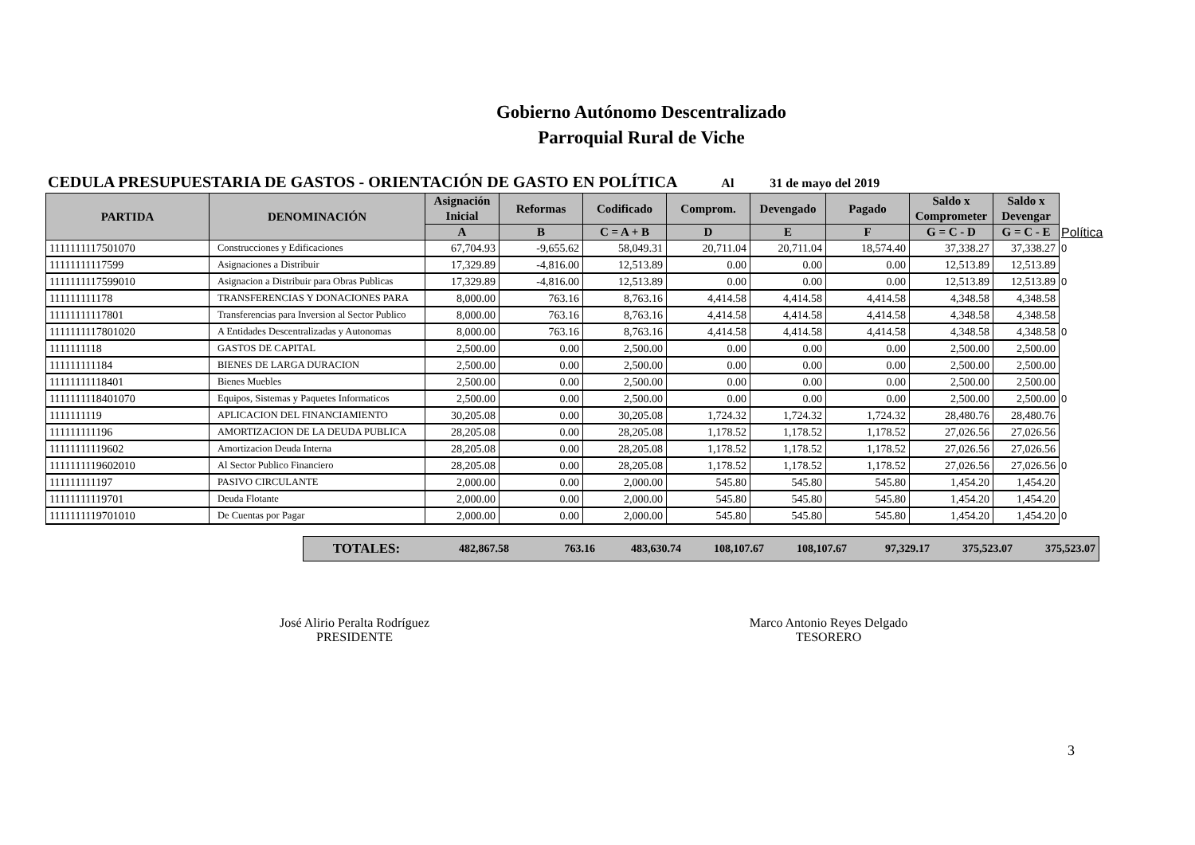Gobierno Autónomo Descentralizado
Parroquial Rural de Viche
CEDULA PRESUPUESTARIA DE GASTOS - ORIENTACIÓN DE GASTO EN POLÍTICA Al 31 de mayo del 2019
| PARTIDA | DENOMINACIÓN | Asignación Inicial | Reformas | Codificado | Comprom. | Devengado | Pagado | Saldo x Comprometer | Saldo x Devengar | |
| | | A | B | C = A + B | D | E | F | G = C - D | G = C - E | Política |
| 1111111117501070 | Construcciones y Edificaciones | 67,704.93 | -9,655.62 | 58,049.31 | 20,711.04 | 20,711.04 | 18,574.40 | 37,338.27 | 37,338.27 | 0 |
| 11111111117599 | Asignaciones a Distribuir | 17,329.89 | -4,816.00 | 12,513.89 | 0.00 | 0.00 | 0.00 | 12,513.89 | 12,513.89 | |
| 1111111117599010 | Asignacion a Distribuir para Obras Publicas | 17,329.89 | -4,816.00 | 12,513.89 | 0.00 | 0.00 | 0.00 | 12,513.89 | 12,513.89 | 0 |
| 111111111178 | TRANSFERENCIAS Y DONACIONES PARA | 8,000.00 | 763.16 | 8,763.16 | 4,414.58 | 4,414.58 | 4,414.58 | 4,348.58 | 4,348.58 | |
| 11111111117801 | Transferencias para Inversion al Sector Publico | 8,000.00 | 763.16 | 8,763.16 | 4,414.58 | 4,414.58 | 4,414.58 | 4,348.58 | 4,348.58 | |
| 1111111117801020 | A Entidades Descentralizadas y Autonomas | 8,000.00 | 763.16 | 8,763.16 | 4,414.58 | 4,414.58 | 4,414.58 | 4,348.58 | 4,348.58 | 0 |
| 1111111118 | GASTOS DE CAPITAL | 2,500.00 | 0.00 | 2,500.00 | 0.00 | 0.00 | 0.00 | 2,500.00 | 2,500.00 | |
| 111111111184 | BIENES DE LARGA DURACION | 2,500.00 | 0.00 | 2,500.00 | 0.00 | 0.00 | 0.00 | 2,500.00 | 2,500.00 | |
| 11111111118401 | Bienes Muebles | 2,500.00 | 0.00 | 2,500.00 | 0.00 | 0.00 | 0.00 | 2,500.00 | 2,500.00 | |
| 1111111118401070 | Equipos, Sistemas y Paquetes Informaticos | 2,500.00 | 0.00 | 2,500.00 | 0.00 | 0.00 | 0.00 | 2,500.00 | 2,500.00 | 0 |
| 1111111119 | APLICACION DEL FINANCIAMIENTO | 30,205.08 | 0.00 | 30,205.08 | 1,724.32 | 1,724.32 | 1,724.32 | 28,480.76 | 28,480.76 | |
| 111111111196 | AMORTIZACION DE LA DEUDA PUBLICA | 28,205.08 | 0.00 | 28,205.08 | 1,178.52 | 1,178.52 | 1,178.52 | 27,026.56 | 27,026.56 | |
| 11111111119602 | Amortizacion Deuda Interna | 28,205.08 | 0.00 | 28,205.08 | 1,178.52 | 1,178.52 | 1,178.52 | 27,026.56 | 27,026.56 | |
| 1111111119602010 | Al Sector Publico Financiero | 28,205.08 | 0.00 | 28,205.08 | 1,178.52 | 1,178.52 | 1,178.52 | 27,026.56 | 27,026.56 | 0 |
| 111111111197 | PASIVO CIRCULANTE | 2,000.00 | 0.00 | 2,000.00 | 545.80 | 545.80 | 545.80 | 1,454.20 | 1,454.20 | |
| 11111111119701 | Deuda Flotante | 2,000.00 | 0.00 | 2,000.00 | 545.80 | 545.80 | 545.80 | 1,454.20 | 1,454.20 | |
| 1111111119701010 | De Cuentas por Pagar | 2,000.00 | 0.00 | 2,000.00 | 545.80 | 545.80 | 545.80 | 1,454.20 | 1,454.20 | 0 |
| TOTALES: | 482,867.58 | 763.16 | 483,630.74 | 108,107.67 | 108,107.67 | 97,329.17 | 375,523.07 | 375,523.07 |
José Alirio Peralta Rodríguez
PRESIDENTE
Marco Antonio Reyes Delgado
TESORERO
3